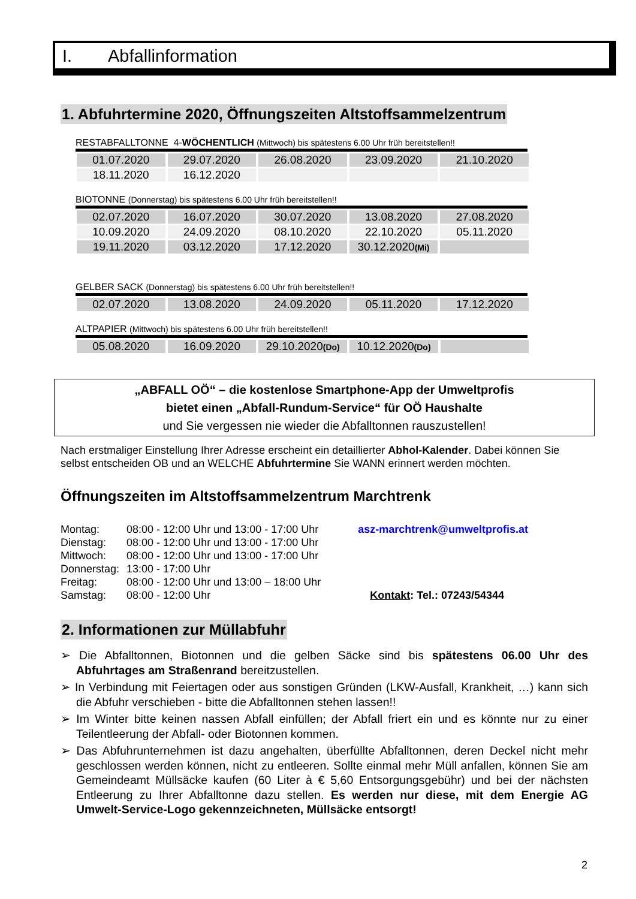I. Abfallinformation
1. Abfuhrtermine 2020, Öffnungszeiten Altstoffsammelzentrum
RESTABFALLTONNE 4-WÖCHENTLICH (Mittwoch) bis spätestens 6.00 Uhr früh bereitstellen!!
| 01.07.2020 | 29.07.2020 | 26.08.2020 | 23.09.2020 | 21.10.2020 |
| 18.11.2020 | 16.12.2020 | | | |
BIOTONNE (Donnerstag) bis spätestens 6.00 Uhr früh bereitstellen!!
| 02.07.2020 | 16.07.2020 | 30.07.2020 | 13.08.2020 | 27.08.2020 |
| 10.09.2020 | 24.09.2020 | 08.10.2020 | 22.10.2020 | 05.11.2020 |
| 19.11.2020 | 03.12.2020 | 17.12.2020 | 30.12.2020 (Mi) | |
GELBER SACK (Donnerstag) bis spätestens 6.00 Uhr früh bereitstellen!!
| 02.07.2020 | 13.08.2020 | 24.09.2020 | 05.11.2020 | 17.12.2020 |
ALTPAPIER (Mittwoch) bis spätestens 6.00 Uhr früh bereitstellen!!
| 05.08.2020 | 16.09.2020 | 29.10.2020 (Do) | 10.12.2020 (Do) | |
„ABFALL OÖ“ – die kostenlose Smartphone-App der Umweltprofis
bietet einen „Abfall-Rundum-Service“ für OÖ Haushalte
und Sie vergessen nie wieder die Abfalltonnen rauszustellen!
Nach erstmaliger Einstellung Ihrer Adresse erscheint ein detaillierter Abhol-Kalender. Dabei können Sie selbst entscheiden OB und an WELCHE Abfuhrtermine Sie WANN erinnert werden möchten.
Öffnungszeiten im Altstoffsammelzentrum Marchtrenk
| Montag: | 08:00 - 12:00 Uhr und 13:00 - 17:00 Uhr |
| Dienstag: | 08:00 - 12:00 Uhr und 13:00 - 17:00 Uhr |
| Mittwoch: | 08:00 - 12:00 Uhr und 13:00 - 17:00 Uhr |
| Donnerstag: | 13:00 - 17:00 Uhr |
| Freitag: | 08:00 - 12:00 Uhr und 13:00 – 18:00 Uhr |
| Samstag: | 08:00 - 12:00 Uhr |
asz-marchtrenk@umweltprofis.at
Kontakt: Tel.: 07243/54344
2. Informationen zur Müllabfuhr
➢ Die Abfalltonnen, Biotonnen und die gelben Säcke sind bis spätestens 06.00 Uhr des Abfuhrtages am Straßenrand bereitzustellen.
➢ In Verbindung mit Feiertagen oder aus sonstigen Gründen (LKW-Ausfall, Krankheit, …) kann sich die Abfuhr verschieben - bitte die Abfalltonnen stehen lassen!!
➢ Im Winter bitte keinen nassen Abfall einfüllen; der Abfall friert ein und es könnte nur zu einer Teilentleerung der Abfall- oder Biotonnen kommen.
➢ Das Abfuhrunternehmen ist dazu angehalten, überfüllte Abfalltonnen, deren Deckel nicht mehr geschlossen werden können, nicht zu entleeren. Sollte einmal mehr Müll anfallen, können Sie am Gemeindeamt Müllsäcke kaufen (60 Liter à € 5,60 Entsorgungsgebühr) und bei der nächsten Entleerung zu Ihrer Abfalltonne dazu stellen. Es werden nur diese, mit dem Energie AG Umwelt-Service-Logo gekennzeichneten, Müllsäcke entsorgt!
2